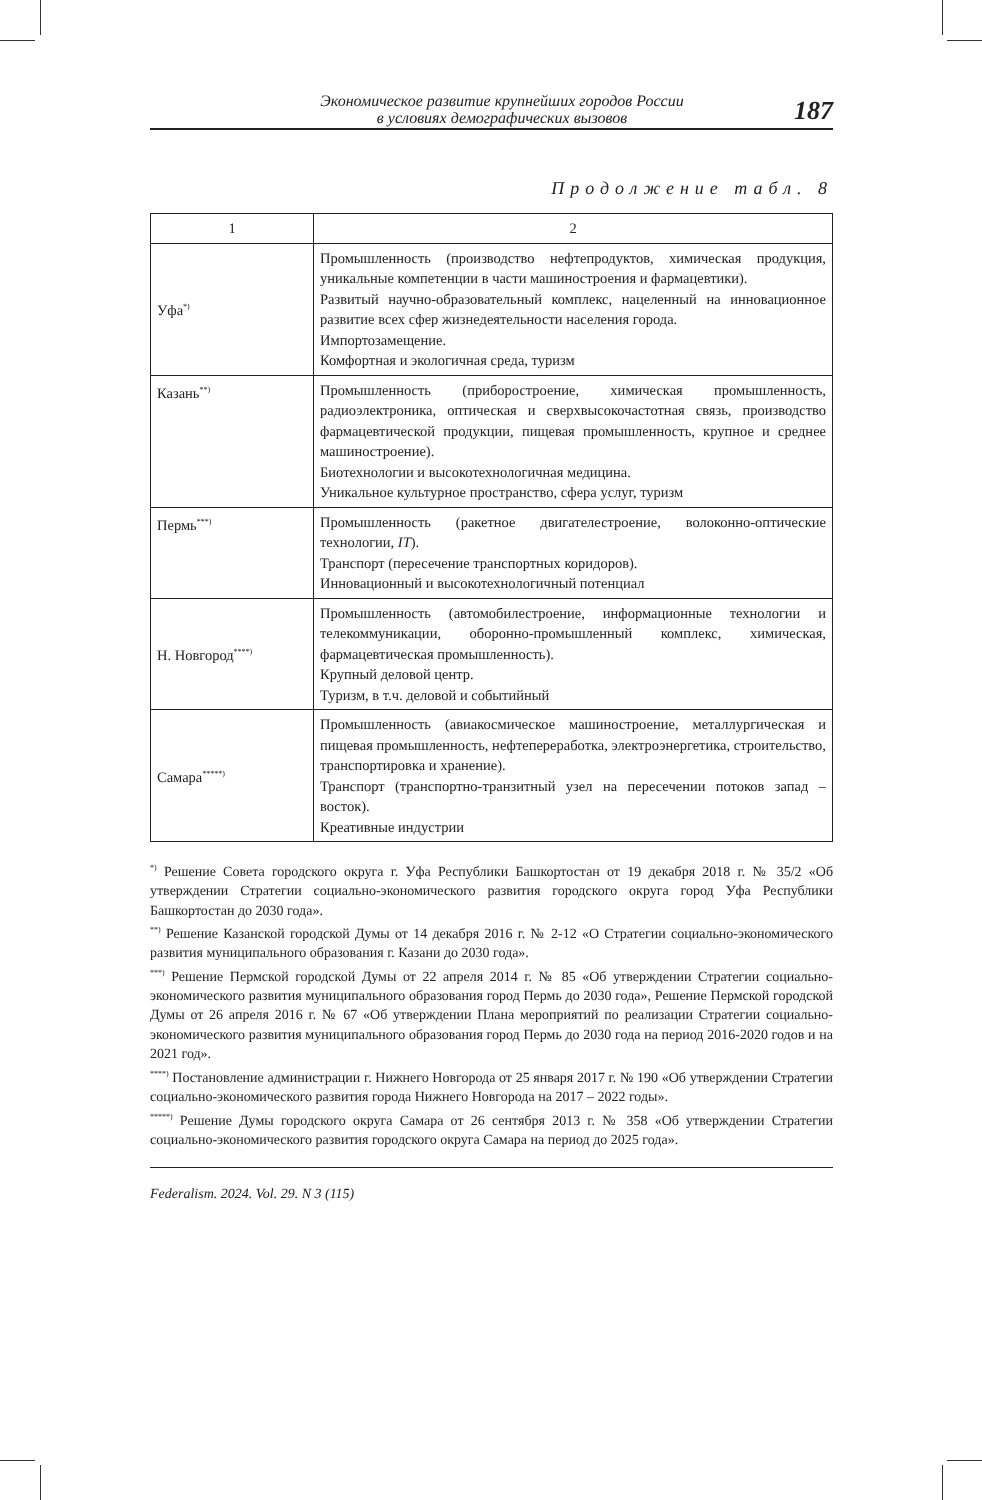Экономическое развитие крупнейших городов России
в условиях демографических вызовов
187
Продолжение табл. 8
| 1 | 2 |
| --- | --- |
| Уфа<sup>*)</sup> | Промышленность (производство нефтепродуктов, химическая продукция, уникальные компетенции в части машиностроения и фармацевтики). Развитый научно-образовательный комплекс, нацеленный на инновационное развитие всех сфер жизнедеятельности населения города. Импортозамещение. Комфортная и экологичная среда, туризм |
| Казань<sup>**)</sup> | Промышленность (приборостроение, химическая промышленность, радиоэлектроника, оптическая и сверхвысокочастотная связь, производство фармацевтической продукции, пищевая промышленность, крупное и среднее машиностроение). Биотехнологии и высокотехнологичная медицина. Уникальное культурное пространство, сфера услуг, туризм |
| Пермь<sup>***)</sup> | Промышленность (ракетное двигателестроение, волоконно-оптические технологии, IT ). Транспорт (пересечение транспортных коридоров). Инновационный и высокотехнологичный потенциал |
| Н. Новгород<sup>****)</sup> | Промышленность (автомобилестроение, информационные технологии и телекоммуникации, оборонно-промышленный комплекс, химическая, фармацевтическая промышленность). Крупный деловой центр. Туризм, в т.ч. деловой и событийный |
| Самара<sup>*****)</sup> | Промышленность (авиакосмическое машиностроение, металлургическая и пищевая промышленность, нефтепереработка, электроэнергетика, строительство, транспортировка и хранение). Транспорт (транспортно-транзитный узел на пересечении потоков запад – восток). Креативные индустрии |
<sup>*)</sup> Решение Совета городского округа г. Уфа Республики Башкортостан от 19 декабря 2018 г. № 35/2 «Об утверждении Стратегии социально-экономического развития городского округа город Уфа Республики Башкортостан до 2030 года».
<sup>**)</sup> Решение Казанской городской Думы от 14 декабря 2016 г. № 2-12 «О Стратегии социально-экономического развития муниципального образования г. Казани до 2030 года».
<sup>***)</sup> Решение Пермской городской Думы от 22 апреля 2014 г. № 85 «Об утверждении Стратегии социально-экономического развития муниципального образования город Пермь до 2030 года», Решение Пермской городской Думы от 26 апреля 2016 г. № 67 «Об утверждении Плана мероприятий по реализации Стратегии социально-экономического развития муниципального образования город Пермь до 2030 года на период 2016-2020 годов и на 2021 год».
<sup>****)</sup> Постановление администрации г. Нижнего Новгорода от 25 января 2017 г. № 190 «Об утверждении Стратегии социально-экономического развития города Нижнего Новгорода на 2017 – 2022 годы».
<sup>*****)</sup> Решение Думы городского округа Самара от 26 сентября 2013 г. № 358 «Об утверждении Стратегии социально-экономического развития городского округа Самара на период до 2025 года».
Federalism. 2024. Vol. 29. N 3 (115)